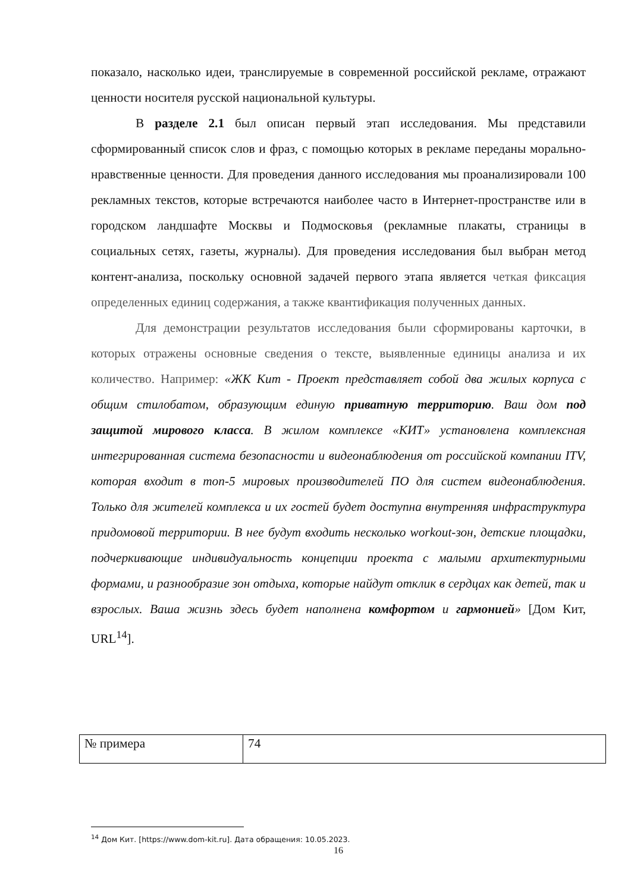показало, насколько идеи, транслируемые в современной российской рекламе, отражают ценности носителя русской национальной культуры.
В разделе 2.1 был описан первый этап исследования. Мы представили сформированный список слов и фраз, с помощью которых в рекламе переданы морально-нравственные ценности. Для проведения данного исследования мы проанализировали 100 рекламных текстов, которые встречаются наиболее часто в Интернет-пространстве или в городском ландшафте Москвы и Подмосковья (рекламные плакаты, страницы в социальных сетях, газеты, журналы). Для проведения исследования был выбран метод контент-анализа, поскольку основной задачей первого этапа является четкая фиксация определенных единиц содержания, а также квантификация полученных данных.
Для демонстрации результатов исследования были сформированы карточки, в которых отражены основные сведения о тексте, выявленные единицы анализа и их количество. Например: «ЖК Кит - Проект представляет собой два жилых корпуса с общим стилобатом, образующим единую приватную территорию. Ваш дом под защитой мирового класса. В жилом комплексе «КИТ» установлена комплексная интегрированная система безопасности и видеонаблюдения от российской компании ITV, которая входит в топ-5 мировых производителей ПО для систем видеонаблюдения. Только для жителей комплекса и их гостей будет доступна внутренняя инфраструктура придомовой территории. В нее будут входить несколько workout-зон, детские площадки, подчеркивающие индивидуальность концепции проекта с малыми архитектурными формами, и разнообразие зон отдыха, которые найдут отклик в сердцах как детей, так и взрослых. Ваша жизнь здесь будет наполнена комфортом и гармонией» [Дом Кит, URL<sup>14</sup>].
| № примера | 74 |
<sup>14</sup> Дом Кит. [https://www.dom-kit.ru]. Дата обращения: 10.05.2023.
16